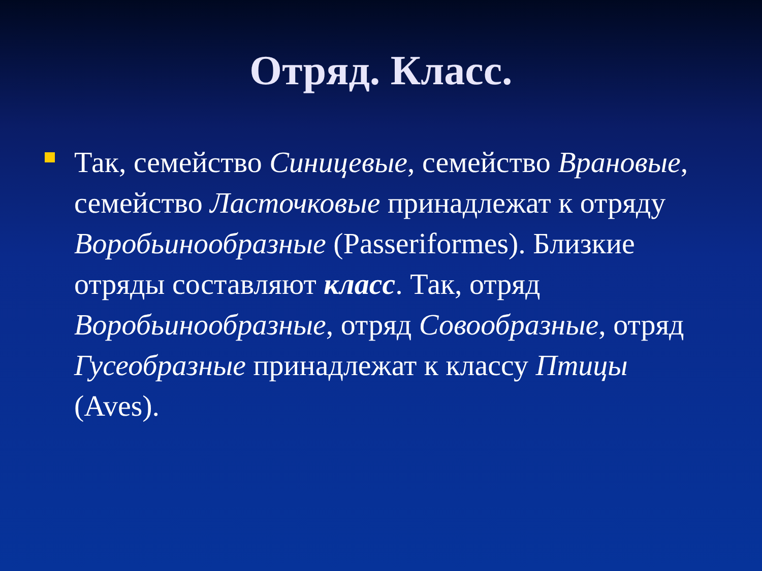Отряд. Класс.
Так, семейство Синицевые, семейство Врановые, семейство Ласточковые принадлежат к отряду Воробьинообразные (Passeriformes). Близкие отряды составляют класс. Так, отряд Воробьинообразные, отряд Совообразные, отряд Гусеобразные принадлежат к классу Птицы (Aves).